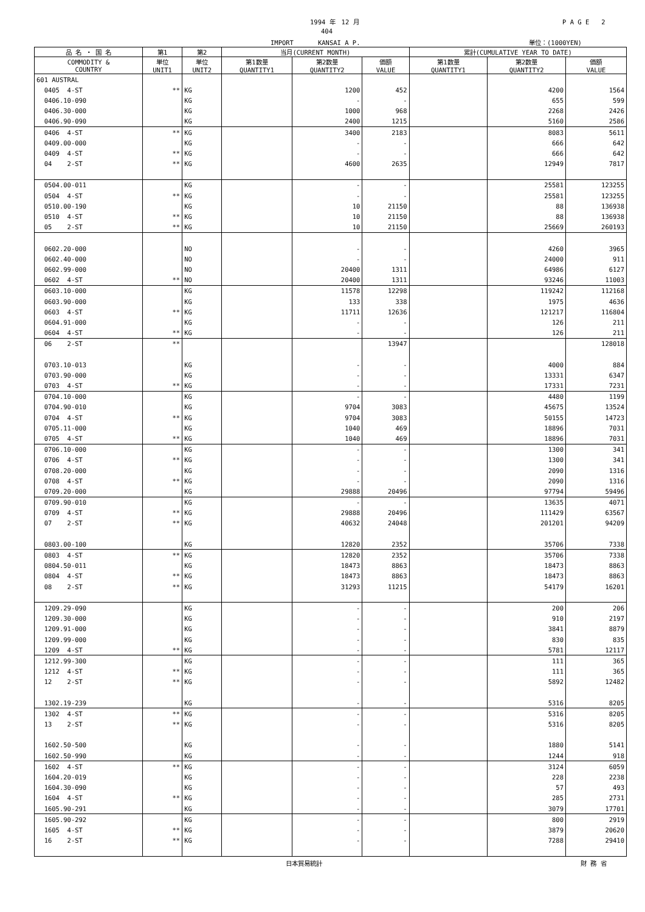1994 年　12 月 P A G E　　2
404
IMPORT　　　　KANSAI A P. 単位：(1000YEN)
| 品 名 ・ 国 名 | 第1 | 第2 | 当月(CURRENT MONTH) | | | 累計(CUMULATIVE YEAR TO DATE) | | |
| --- | --- | --- | --- | --- | --- | --- | --- | --- |
| COMMODITY & COUNTRY | 単位 UNIT1 | 単位 UNIT2 | 第1数量 QUANTITY1 | 第2数量 QUANTITY2 | 価額 VALUE | 第1数量 QUANTITY1 | 第2数量 QUANTITY2 | 価額 VALUE |
| 601 AUSTRAL | | | | | | | | |
| 0405 4-ST | ** | KG | | 1200 | 452 | | 4200 | 1564 |
| 0406.10-090 | | KG | | - | - | | 655 | 599 |
| 0406.30-000 | | KG | | 1000 | 968 | | 2268 | 2426 |
| 0406.90-090 | | KG | | 2400 | 1215 | | 5160 | 2586 |
| 0406 4-ST | ** | KG | | 3400 | 2183 | | 8083 | 5611 |
| 0409.00-000 | | KG | | - | - | | 666 | 642 |
| 0409 4-ST | ** | KG | | - | - | | 666 | 642 |
| 04 2-ST | ** | KG | | 4600 | 2635 | | 12949 | 7817 |
| 0504.00-011 | | KG | | - | - | | 25581 | 123255 |
| 0504 4-ST | ** | KG | | - | - | | 25581 | 123255 |
| 0510.00-190 | | KG | | 10 | 21150 | | 88 | 136938 |
| 0510 4-ST | ** | KG | | 10 | 21150 | | 88 | 136938 |
| 05 2-ST | ** | KG | | 10 | 21150 | | 25669 | 260193 |
| 0602.20-000 | | NO | | - | - | | 4260 | 3965 |
| 0602.40-000 | | NO | | - | - | | 24000 | 911 |
| 0602.99-000 | | NO | | 20400 | 1311 | | 64986 | 6127 |
| 0602 4-ST | ** | NO | | 20400 | 1311 | | 93246 | 11003 |
| 0603.10-000 | | KG | | 11578 | 12298 | | 119242 | 112168 |
| 0603.90-000 | | KG | | 133 | 338 | | 1975 | 4636 |
| 0603 4-ST | ** | KG | | 11711 | 12636 | | 121217 | 116804 |
| 0604.91-000 | | KG | | - | - | | 126 | 211 |
| 0604 4-ST | ** | KG | | - | - | | 126 | 211 |
| 06 2-ST | ** | | | | 13947 | | | 128018 |
| 0703.10-013 | | KG | | - | - | | 4000 | 884 |
| 0703.90-000 | | KG | | - | - | | 13331 | 6347 |
| 0703 4-ST | ** | KG | | - | - | | 17331 | 7231 |
| 0704.10-000 | | KG | | - | - | | 4480 | 1199 |
| 0704.90-010 | | KG | | 9704 | 3083 | | 45675 | 13524 |
| 0704 4-ST | ** | KG | | 9704 | 3083 | | 50155 | 14723 |
| 0705.11-000 | | KG | | 1040 | 469 | | 18896 | 7031 |
| 0705 4-ST | ** | KG | | 1040 | 469 | | 18896 | 7031 |
| 0706.10-000 | | KG | | - | - | | 1300 | 341 |
| 0706 4-ST | ** | KG | | - | - | | 1300 | 341 |
| 0708.20-000 | | KG | | - | - | | 2090 | 1316 |
| 0708 4-ST | ** | KG | | - | - | | 2090 | 1316 |
| 0709.20-000 | | KG | | 29888 | 20496 | | 97794 | 59496 |
| 0709.90-010 | | KG | | - | - | | 13635 | 4071 |
| 0709 4-ST | ** | KG | | 29888 | 20496 | | 111429 | 63567 |
| 07 2-ST | ** | KG | | 40632 | 24048 | | 201201 | 94209 |
| 0803.00-100 | | KG | | 12820 | 2352 | | 35706 | 7338 |
| 0803 4-ST | ** | KG | | 12820 | 2352 | | 35706 | 7338 |
| 0804.50-011 | | KG | | 18473 | 8863 | | 18473 | 8863 |
| 0804 4-ST | ** | KG | | 18473 | 8863 | | 18473 | 8863 |
| 08 2-ST | ** | KG | | 31293 | 11215 | | 54179 | 16201 |
| 1209.29-090 | | KG | | - | - | | 200 | 206 |
| 1209.30-000 | | KG | | - | - | | 910 | 2197 |
| 1209.91-000 | | KG | | - | - | | 3841 | 8879 |
| 1209.99-000 | | KG | | - | - | | 830 | 835 |
| 1209 4-ST | ** | KG | | - | - | | 5781 | 12117 |
| 1212.99-300 | | KG | | - | - | | 111 | 365 |
| 1212 4-ST | ** | KG | | - | - | | 111 | 365 |
| 12 2-ST | ** | KG | | - | - | | 5892 | 12482 |
| 1302.19-239 | | KG | | - | - | | 5316 | 8205 |
| 1302 4-ST | ** | KG | | - | - | | 5316 | 8205 |
| 13 2-ST | ** | KG | | - | - | | 5316 | 8205 |
| 1602.50-500 | | KG | | - | - | | 1880 | 5141 |
| 1602.50-990 | | KG | | - | - | | 1244 | 918 |
| 1602 4-ST | ** | KG | | - | - | | 3124 | 6059 |
| 1604.20-019 | | KG | | - | - | | 228 | 2238 |
| 1604.30-090 | | KG | | - | - | | 57 | 493 |
| 1604 4-ST | ** | KG | | - | - | | 285 | 2731 |
| 1605.90-291 | | KG | | - | - | | 3079 | 17701 |
| 1605.90-292 | | KG | | - | - | | 800 | 2919 |
| 1605 4-ST | ** | KG | | - | - | | 3879 | 20620 |
| 16 2-ST | ** | KG | | - | - | | 7288 | 29410 |
日本貿易統計 財 務 省